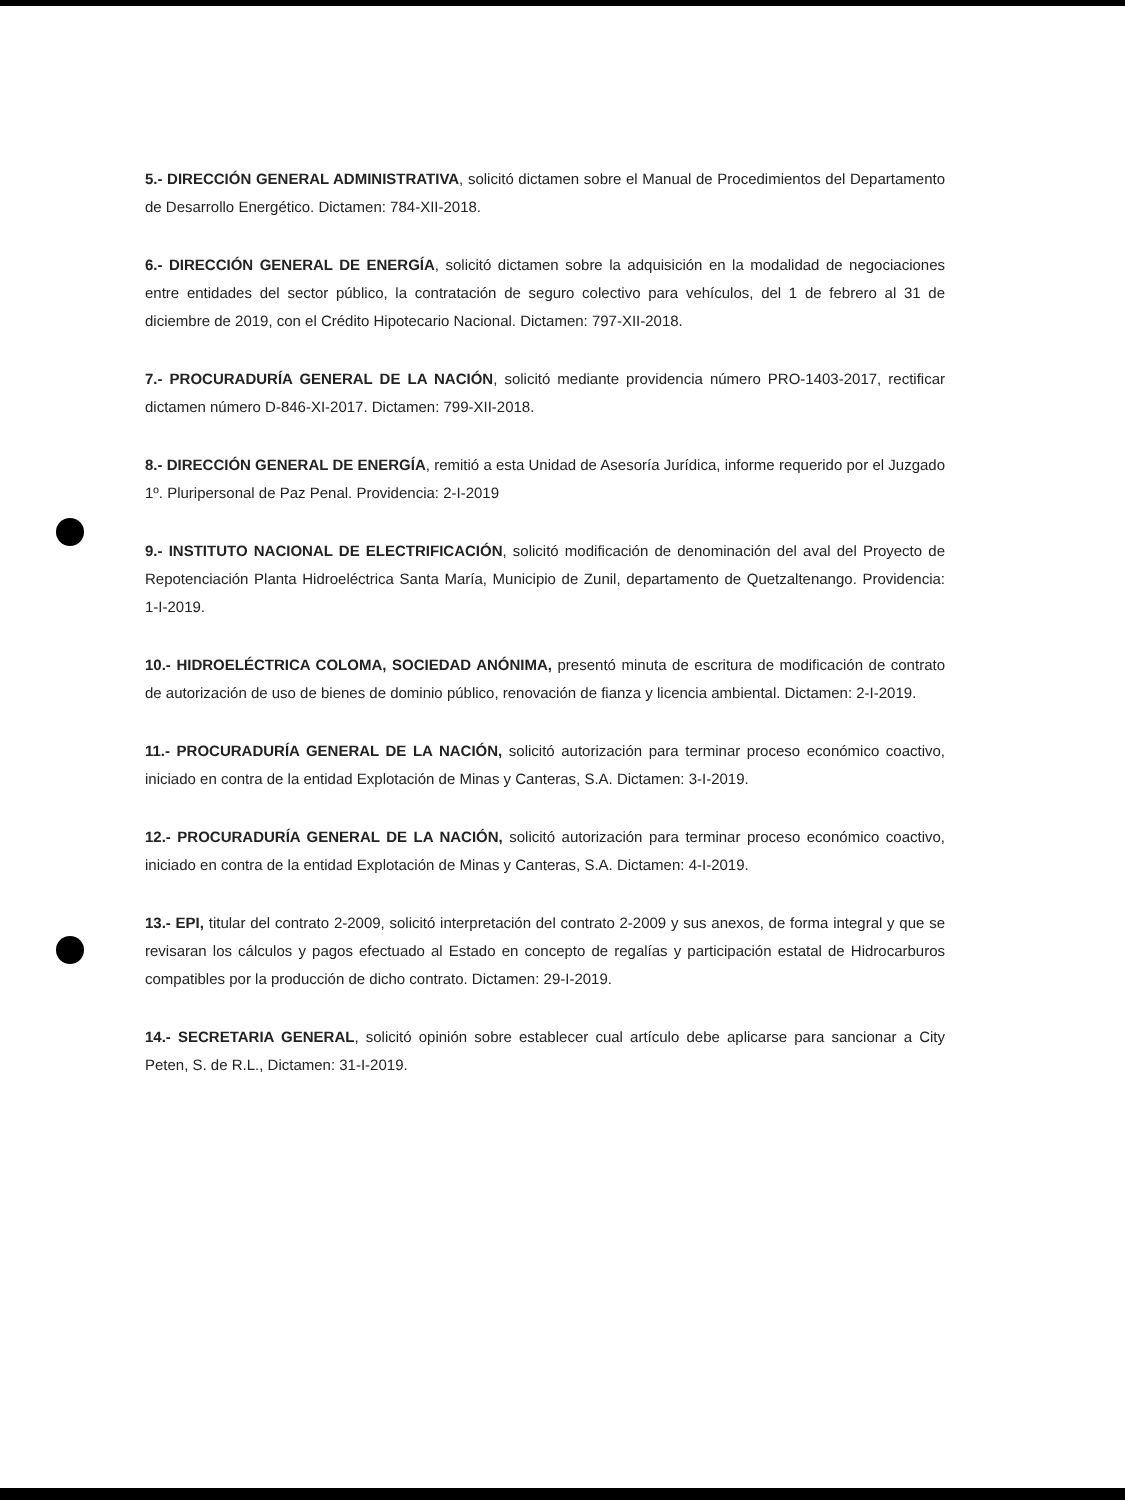5.- DIRECCIÓN GENERAL ADMINISTRATIVA, solicitó dictamen sobre el Manual de Procedimientos del Departamento de Desarrollo Energético. Dictamen: 784-XII-2018.
6.- DIRECCIÓN GENERAL DE ENERGÍA, solicitó dictamen sobre la adquisición en la modalidad de negociaciones entre entidades del sector público, la contratación de seguro colectivo para vehículos, del 1 de febrero al 31 de diciembre de 2019, con el Crédito Hipotecario Nacional. Dictamen: 797-XII-2018.
7.- PROCURADURÍA GENERAL DE LA NACIÓN, solicitó mediante providencia número PRO-1403-2017, rectificar dictamen número D-846-XI-2017. Dictamen: 799-XII-2018.
8.- DIRECCIÓN GENERAL DE ENERGÍA, remitió a esta Unidad de Asesoría Jurídica, informe requerido por el Juzgado 1º. Pluripersonal de Paz Penal. Providencia: 2-I-2019
9.- INSTITUTO NACIONAL DE ELECTRIFICACIÓN, solicitó modificación de denominación del aval del Proyecto de Repotenciación Planta Hidroeléctrica Santa María, Municipio de Zunil, departamento de Quetzaltenango. Providencia: 1-I-2019.
10.- HIDROELÉCTRICA COLOMA, SOCIEDAD ANÓNIMA, presentó minuta de escritura de modificación de contrato de autorización de uso de bienes de dominio público, renovación de fianza y licencia ambiental. Dictamen: 2-I-2019.
11.- PROCURADURÍA GENERAL DE LA NACIÓN, solicitó autorización para terminar proceso económico coactivo, iniciado en contra de la entidad Explotación de Minas y Canteras, S.A. Dictamen: 3-I-2019.
12.- PROCURADURÍA GENERAL DE LA NACIÓN, solicitó autorización para terminar proceso económico coactivo, iniciado en contra de la entidad Explotación de Minas y Canteras, S.A. Dictamen: 4-I-2019.
13.- EPI, titular del contrato 2-2009, solicitó interpretación del contrato 2-2009 y sus anexos, de forma integral y que se revisaran los cálculos y pagos efectuado al Estado en concepto de regalías y participación estatal de Hidrocarburos compatibles por la producción de dicho contrato. Dictamen: 29-I-2019.
14.- SECRETARIA GENERAL, solicitó opinión sobre establecer cual artículo debe aplicarse para sancionar a City Peten, S. de R.L., Dictamen: 31-I-2019.